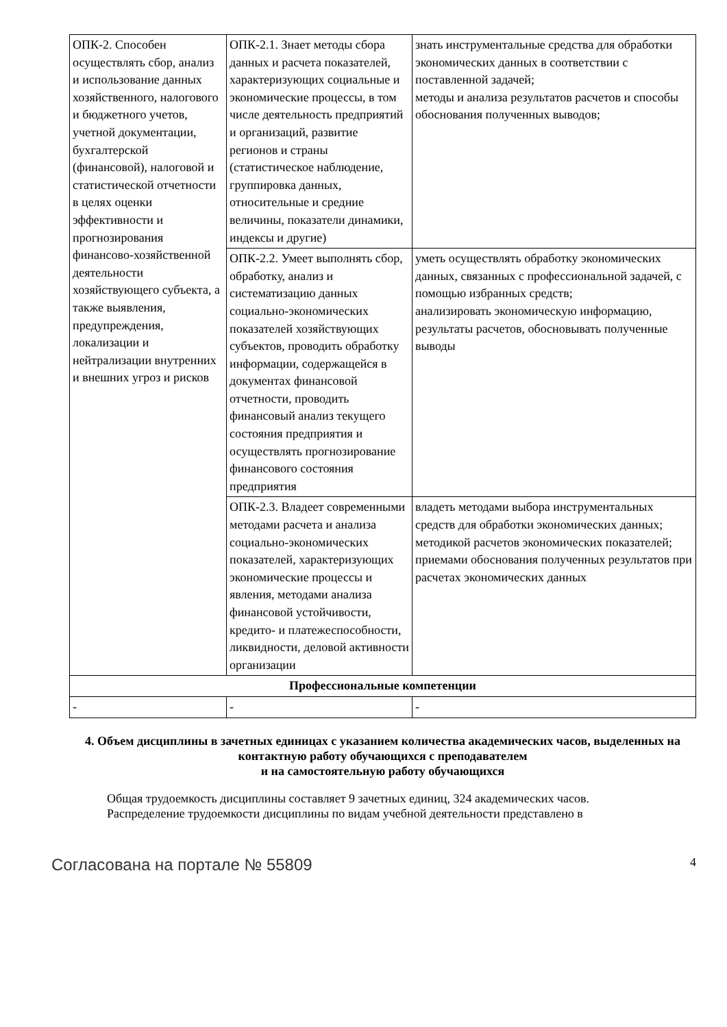| ОПК-2. Способен осуществлять сбор, анализ и использование данных хозяйственного, налогового и бюджетного учетов, учетной документации, бухгалтерской (финансовой), налоговой и статистической отчетности в целях оценки эффективности и прогнозирования финансово-хозяйственной деятельности хозяйствующего субъекта, а также выявления, предупреждения, локализации и нейтрализации внутренних и внешних угроз и рисков | ОПК-2.1. Знает методы сбора данных и расчета показателей, характеризующих социальные и экономические процессы, в том числе деятельность предприятий и организаций, развитие регионов и страны (статистическое наблюдение, группировка данных, относительные и средние величины, показатели динамики, индексы и другие) | знать инструментальные средства для обработки экономических данных в соответствии с поставленной задачей; методы и анализа результатов расчетов и способы обоснования полученных выводов; |
| | ОПК-2.2. Умеет выполнять сбор, обработку, анализ и систематизацию данных социально-экономических показателей хозяйствующих субъектов, проводить обработку информации, содержащейся в документах финансовой отчетности, проводить финансовый анализ текущего состояния предприятия и осуществлять прогнозирование финансового состояния предприятия | уметь осуществлять обработку экономических данных, связанных с профессиональной задачей, с помощью избранных средств; анализировать экономическую информацию, результаты расчетов, обосновывать полученные выводы |
| | ОПК-2.3. Владеет современными методами расчета и анализа социально-экономических показателей, характеризующих экономические процессы и явления, методами анализа финансовой устойчивости, кредито- и платежеспособности, ликвидности, деловой активности организации | владеть методами выбора инструментальных средств для обработки экономических данных; методикой расчетов экономических показателей; приемами обоснования полученных результатов при расчетах экономических данных |
| Профессиональные компетенции | | |
| - | - | - |
4. Объем дисциплины в зачетных единицах с указанием количества академических часов, выделенных на контактную работу обучающихся с преподавателем
и на самостоятельную работу обучающихся
Общая трудоемкость дисциплины составляет 9 зачетных единиц, 324 академических часов.
Распределение трудоемкости дисциплины по видам учебной деятельности представлено в
Согласована на портале № 55809 4